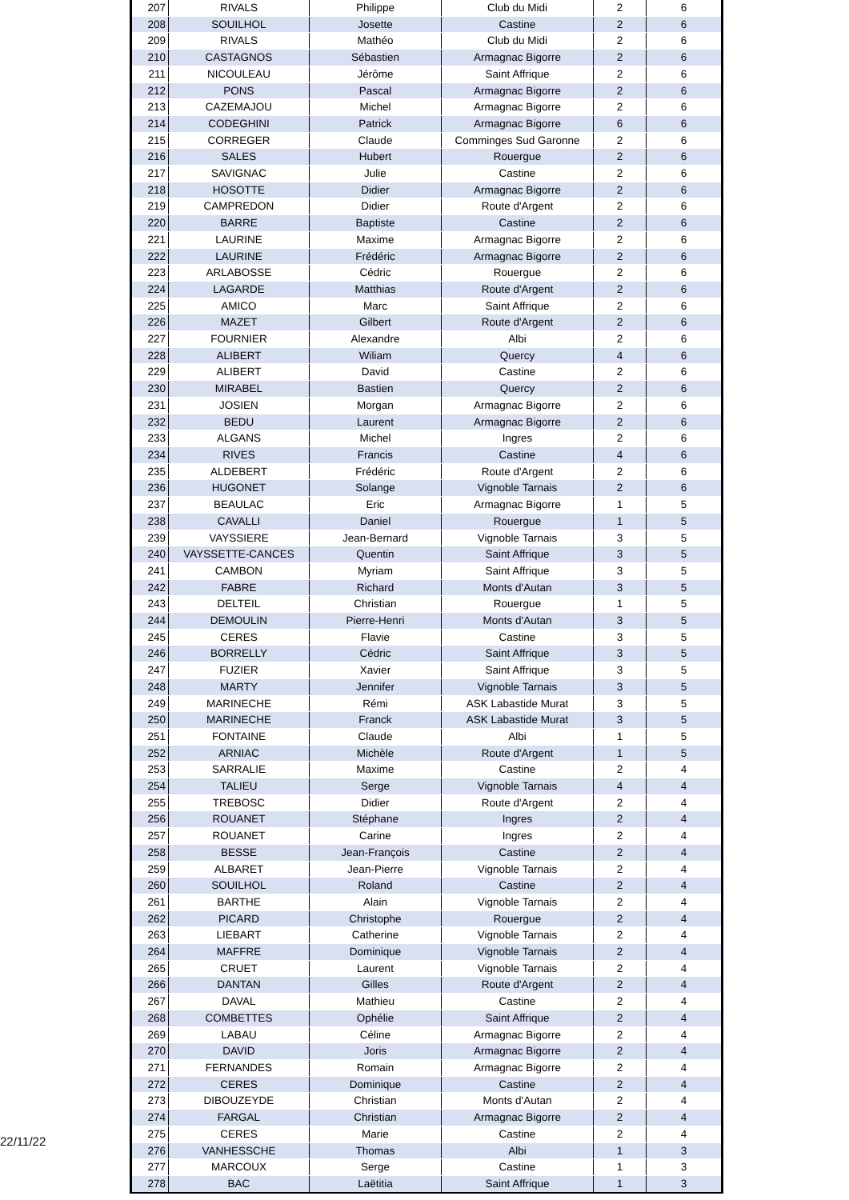22/11/22
| 207 | RIVALS | Philippe | Club du Midi | 2 | 6 |
| 208 | SOUILHOL | Josette | Castine | 2 | 6 |
| 209 | RIVALS | Mathéo | Club du Midi | 2 | 6 |
| 210 | CASTAGNOS | Sébastien | Armagnac Bigorre | 2 | 6 |
| 211 | NICOULEAU | Jérôme | Saint Affrique | 2 | 6 |
| 212 | PONS | Pascal | Armagnac Bigorre | 2 | 6 |
| 213 | CAZEMAJOU | Michel | Armagnac Bigorre | 2 | 6 |
| 214 | CODEGHINI | Patrick | Armagnac Bigorre | 6 | 6 |
| 215 | CORREGER | Claude | Comminges Sud Garonne | 2 | 6 |
| 216 | SALES | Hubert | Rouergue | 2 | 6 |
| 217 | SAVIGNAC | Julie | Castine | 2 | 6 |
| 218 | HOSOTTE | Didier | Armagnac Bigorre | 2 | 6 |
| 219 | CAMPREDON | Didier | Route d'Argent | 2 | 6 |
| 220 | BARRE | Baptiste | Castine | 2 | 6 |
| 221 | LAURINE | Maxime | Armagnac Bigorre | 2 | 6 |
| 222 | LAURINE | Frédéric | Armagnac Bigorre | 2 | 6 |
| 223 | ARLABOSSE | Cédric | Rouergue | 2 | 6 |
| 224 | LAGARDE | Matthias | Route d'Argent | 2 | 6 |
| 225 | AMICO | Marc | Saint Affrique | 2 | 6 |
| 226 | MAZET | Gilbert | Route d'Argent | 2 | 6 |
| 227 | FOURNIER | Alexandre | Albi | 2 | 6 |
| 228 | ALIBERT | Wiliam | Quercy | 4 | 6 |
| 229 | ALIBERT | David | Castine | 2 | 6 |
| 230 | MIRABEL | Bastien | Quercy | 2 | 6 |
| 231 | JOSIEN | Morgan | Armagnac Bigorre | 2 | 6 |
| 232 | BEDU | Laurent | Armagnac Bigorre | 2 | 6 |
| 233 | ALGANS | Michel | Ingres | 2 | 6 |
| 234 | RIVES | Francis | Castine | 4 | 6 |
| 235 | ALDEBERT | Frédéric | Route d'Argent | 2 | 6 |
| 236 | HUGONET | Solange | Vignoble Tarnais | 2 | 6 |
| 237 | BEAULAC | Eric | Armagnac Bigorre | 1 | 5 |
| 238 | CAVALLI | Daniel | Rouergue | 1 | 5 |
| 239 | VAYSSIERE | Jean-Bernard | Vignoble Tarnais | 3 | 5 |
| 240 | VAYSSETTE-CANCES | Quentin | Saint Affrique | 3 | 5 |
| 241 | CAMBON | Myriam | Saint Affrique | 3 | 5 |
| 242 | FABRE | Richard | Monts d'Autan | 3 | 5 |
| 243 | DELTEIL | Christian | Rouergue | 1 | 5 |
| 244 | DEMOULIN | Pierre-Henri | Monts d'Autan | 3 | 5 |
| 245 | CERES | Flavie | Castine | 3 | 5 |
| 246 | BORRELLY | Cédric | Saint Affrique | 3 | 5 |
| 247 | FUZIER | Xavier | Saint Affrique | 3 | 5 |
| 248 | MARTY | Jennifer | Vignoble Tarnais | 3 | 5 |
| 249 | MARINECHE | Rémi | ASK Labastide Murat | 3 | 5 |
| 250 | MARINECHE | Franck | ASK Labastide Murat | 3 | 5 |
| 251 | FONTAINE | Claude | Albi | 1 | 5 |
| 252 | ARNIAC | Michèle | Route d'Argent | 1 | 5 |
| 253 | SARRALIE | Maxime | Castine | 2 | 4 |
| 254 | TALIEU | Serge | Vignoble Tarnais | 4 | 4 |
| 255 | TREBOSC | Didier | Route d'Argent | 2 | 4 |
| 256 | ROUANET | Stéphane | Ingres | 2 | 4 |
| 257 | ROUANET | Carine | Ingres | 2 | 4 |
| 258 | BESSE | Jean-François | Castine | 2 | 4 |
| 259 | ALBARET | Jean-Pierre | Vignoble Tarnais | 2 | 4 |
| 260 | SOUILHOL | Roland | Castine | 2 | 4 |
| 261 | BARTHE | Alain | Vignoble Tarnais | 2 | 4 |
| 262 | PICARD | Christophe | Rouergue | 2 | 4 |
| 263 | LIEBART | Catherine | Vignoble Tarnais | 2 | 4 |
| 264 | MAFFRE | Dominique | Vignoble Tarnais | 2 | 4 |
| 265 | CRUET | Laurent | Vignoble Tarnais | 2 | 4 |
| 266 | DANTAN | Gilles | Route d'Argent | 2 | 4 |
| 267 | DAVAL | Mathieu | Castine | 2 | 4 |
| 268 | COMBETTES | Ophélie | Saint Affrique | 2 | 4 |
| 269 | LABAU | Céline | Armagnac Bigorre | 2 | 4 |
| 270 | DAVID | Joris | Armagnac Bigorre | 2 | 4 |
| 271 | FERNANDES | Romain | Armagnac Bigorre | 2 | 4 |
| 272 | CERES | Dominique | Castine | 2 | 4 |
| 273 | DIBOUZEYDE | Christian | Monts d'Autan | 2 | 4 |
| 274 | FARGAL | Christian | Armagnac Bigorre | 2 | 4 |
| 275 | CERES | Marie | Castine | 2 | 4 |
| 276 | VANHESSCHE | Thomas | Albi | 1 | 3 |
| 277 | MARCOUX | Serge | Castine | 1 | 3 |
| 278 | BAC | Laëtitia | Saint Affrique | 1 | 3 |